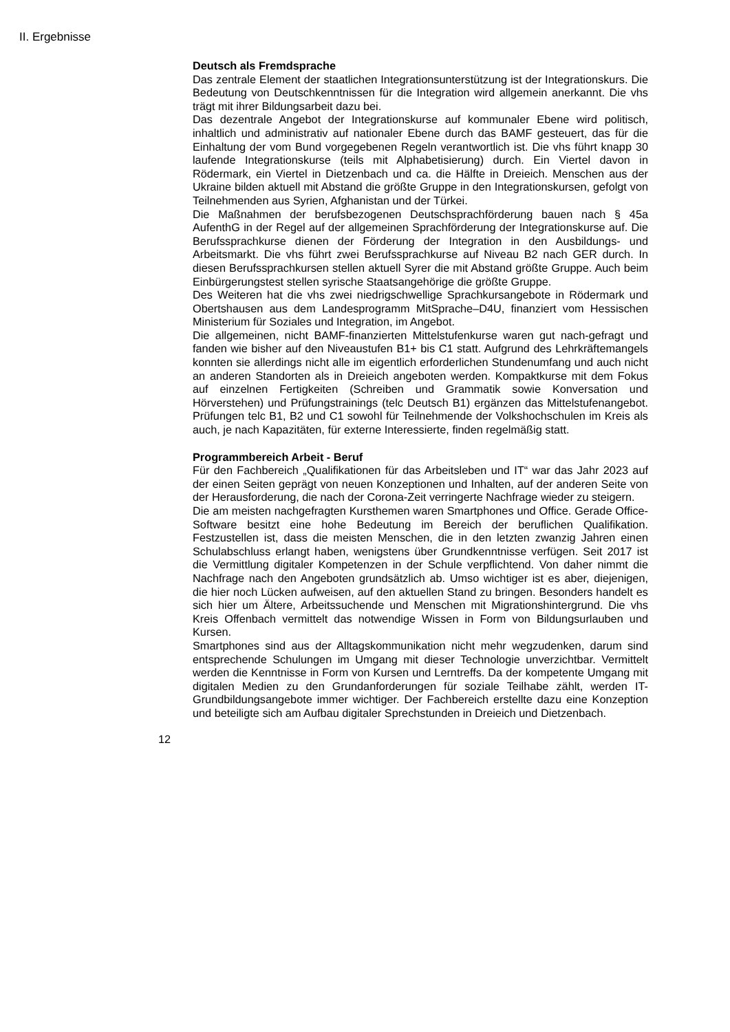II. Ergebnisse
Deutsch als Fremdsprache
Das zentrale Element der staatlichen Integrationsunterstützung ist der Integrationskurs. Die Bedeutung von Deutschkenntnissen für die Integration wird allgemein anerkannt. Die vhs trägt mit ihrer Bildungsarbeit dazu bei.
Das dezentrale Angebot der Integrationskurse auf kommunaler Ebene wird politisch, inhaltlich und administrativ auf nationaler Ebene durch das BAMF gesteuert, das für die Einhaltung der vom Bund vorgegebenen Regeln verantwortlich ist. Die vhs führt knapp 30 laufende Integrationskurse (teils mit Alphabetisierung) durch. Ein Viertel davon in Rödermark, ein Viertel in Dietzenbach und ca. die Hälfte in Dreieich. Menschen aus der Ukraine bilden aktuell mit Abstand die größte Gruppe in den Integrationskursen, gefolgt von Teilnehmenden aus Syrien, Afghanistan und der Türkei.
Die Maßnahmen der berufsbezogenen Deutschsprachförderung bauen nach § 45a AufenthG in der Regel auf der allgemeinen Sprachförderung der Integrationskurse auf. Die Berufssprachkurse dienen der Förderung der Integration in den Ausbildungs- und Arbeitsmarkt. Die vhs führt zwei Berufssprachkurse auf Niveau B2 nach GER durch. In diesen Berufssprachkursen stellen aktuell Syrer die mit Abstand größte Gruppe. Auch beim Einbürgerungstest stellen syrische Staatsangehörige die größte Gruppe.
Des Weiteren hat die vhs zwei niedrigschwellige Sprachkursangebote in Rödermark und Obertshausen aus dem Landesprogramm MitSprache–D4U, finanziert vom Hessischen Ministerium für Soziales und Integration, im Angebot.
Die allgemeinen, nicht BAMF-finanzierten Mittelstufenkurse waren gut nach-gefragt und fanden wie bisher auf den Niveaustufen B1+ bis C1 statt. Aufgrund des Lehrkräftemangels konnten sie allerdings nicht alle im eigentlich erforderlichen Stundenumfang und auch nicht an anderen Standorten als in Dreieich angeboten werden. Kompaktkurse mit dem Fokus auf einzelnen Fertigkeiten (Schreiben und Grammatik sowie Konversation und Hörverstehen) und Prüfungstrainings (telc Deutsch B1) ergänzen das Mittelstufenangebot. Prüfungen telc B1, B2 und C1 sowohl für Teilnehmende der Volkshochschulen im Kreis als auch, je nach Kapazitäten, für externe Interessierte, finden regelmäßig statt.
Programmbereich Arbeit - Beruf
Für den Fachbereich „Qualifikationen für das Arbeitsleben und IT“ war das Jahr 2023 auf der einen Seiten geprägt von neuen Konzeptionen und Inhalten, auf der anderen Seite von der Herausforderung, die nach der Corona-Zeit verringerte Nachfrage wieder zu steigern.
Die am meisten nachgefragten Kursthemen waren Smartphones und Office. Gerade Office-Software besitzt eine hohe Bedeutung im Bereich der beruflichen Qualifikation. Festzustellen ist, dass die meisten Menschen, die in den letzten zwanzig Jahren einen Schulabschluss erlangt haben, wenigstens über Grundkenntnisse verfügen. Seit 2017 ist die Vermittlung digitaler Kompetenzen in der Schule verpflichtend. Von daher nimmt die Nachfrage nach den Angeboten grundsätzlich ab. Umso wichtiger ist es aber, diejenigen, die hier noch Lücken aufweisen, auf den aktuellen Stand zu bringen. Besonders handelt es sich hier um Ältere, Arbeitssuchende und Menschen mit Migrationshintergrund. Die vhs Kreis Offenbach vermittelt das notwendige Wissen in Form von Bildungsurlauben und Kursen.
Smartphones sind aus der Alltagskommunikation nicht mehr wegzudenken, darum sind entsprechende Schulungen im Umgang mit dieser Technologie unverzichtbar. Vermittelt werden die Kenntnisse in Form von Kursen und Lerntreffs. Da der kompetente Umgang mit digitalen Medien zu den Grundanforderungen für soziale Teilhabe zählt, werden IT-Grundbildungsangebote immer wichtiger. Der Fachbereich erstellte dazu eine Konzeption und beteiligte sich am Aufbau digitaler Sprechstunden in Dreieich und Dietzenbach.
12